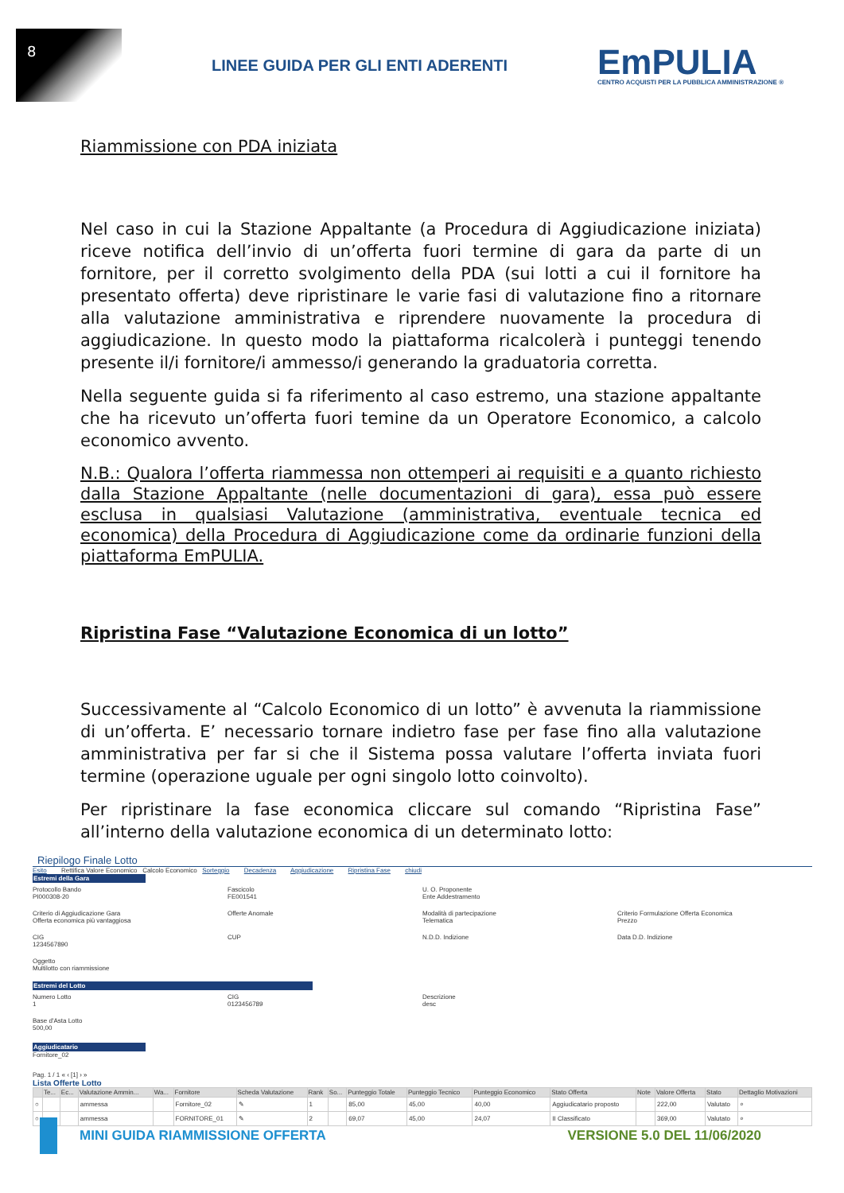8
LINEE GUIDA PER GLI ENTI ADERENTI
EmPULIA
CENTRO ACQUISTI PER LA PUBBLICA AMMINISTRAZIONE ®
Riammissione con PDA iniziata
Nel caso in cui la Stazione Appaltante (a Procedura di Aggiudicazione iniziata) riceve notifica dell’invio di un’offerta fuori termine di gara da parte di un fornitore, per il corretto svolgimento della PDA (sui lotti a cui il fornitore ha presentato offerta) deve ripristinare le varie fasi di valutazione fino a ritornare alla valutazione amministrativa e riprendere nuovamente la procedura di aggiudicazione. In questo modo la piattaforma ricalcolerà i punteggi tenendo presente il/i fornitore/i ammesso/i generando la graduatoria corretta.
Nella seguente guida si fa riferimento al caso estremo, una stazione appaltante che ha ricevuto un’offerta fuori temine da un Operatore Economico, a calcolo economico avvento.
N.B.: Qualora l’offerta riammessa non ottemperi ai requisiti e a quanto richiesto dalla Stazione Appaltante (nelle documentazioni di gara), essa può essere esclusa in qualsiasi Valutazione (amministrativa, eventuale tecnica ed economica) della Procedura di Aggiudicazione come da ordinarie funzioni della piattaforma EmPULIA.
Ripristina Fase “Valutazione Economica di un lotto”
Successivamente al “Calcolo Economico di un lotto” è avvenuta la riammissione di un’offerta. E’ necessario tornare indietro fase per fase fino alla valutazione amministrativa per far si che il Sistema possa valutare l’offerta inviata fuori termine (operazione uguale per ogni singolo lotto coinvolto).
Per ripristinare la fase economica cliccare sul comando “Ripristina Fase” all’interno della valutazione economica di un determinato lotto:
Riepilogo Finale Lotto
Esito Rettifica Valore Economico Calcolo Economico Sorteggio Decadenza Aggiudicazione Ripristina Fase chiudi
Estremi della Gara
Protocollo Bando
PI000308-20
Fascicolo
FE001541
U. O. Proponente
Ente Addestramento
Criterio di Aggiudicazione Gara
Offerta economica più vantaggiosa
Offerte Anomale Modalità di partecipazione
Telematica
Criterio Formulazione Offerta Economica
Prezzo
CIG
1234567890
CUP N.D.D. Indizione Data D.D. Indizione
Oggetto
Multilotto con riammissione
Estremi del Lotto
Numero Lotto
1
CIG
0123456789
Descrizione
desc
Base d'Asta Lotto
500,00
Aggiudicatario
Fornitore_02
Pag. 1 / 1 « ‹ [1] › »
Lista Offerte Lotto
| | Te... | Ec... | Valutazione Ammin... | Wa... | Fornitore | Scheda Valutazione | Rank | So... | Punteggio Totale | Punteggio Tecnico | Punteggio Economico | Stato Offerta | Note | Valore Offerta | Stato | Dettaglio Motivazioni |
| --- | --- | --- | --- | --- | --- | --- | --- | --- | --- | --- | --- | --- | --- | --- | --- | --- |
| ○ | | | ammessa | | Fornitore_02 | ✎ | 1 | | 85,00 | 45,00 | 40,00 | Aggiudicatario proposto | | 222,00 | Valutato | ⌕ |
| ○ | | | ammessa | | FORNITORE_01 | ✎ | 2 | | 69,07 | 45,00 | 24,07 | II Classificato | | 369,00 | Valutato | ⌕ |
MINI GUIDA RIAMMISSIONE OFFERTA VERSIONE 5.0 DEL 11/06/2020